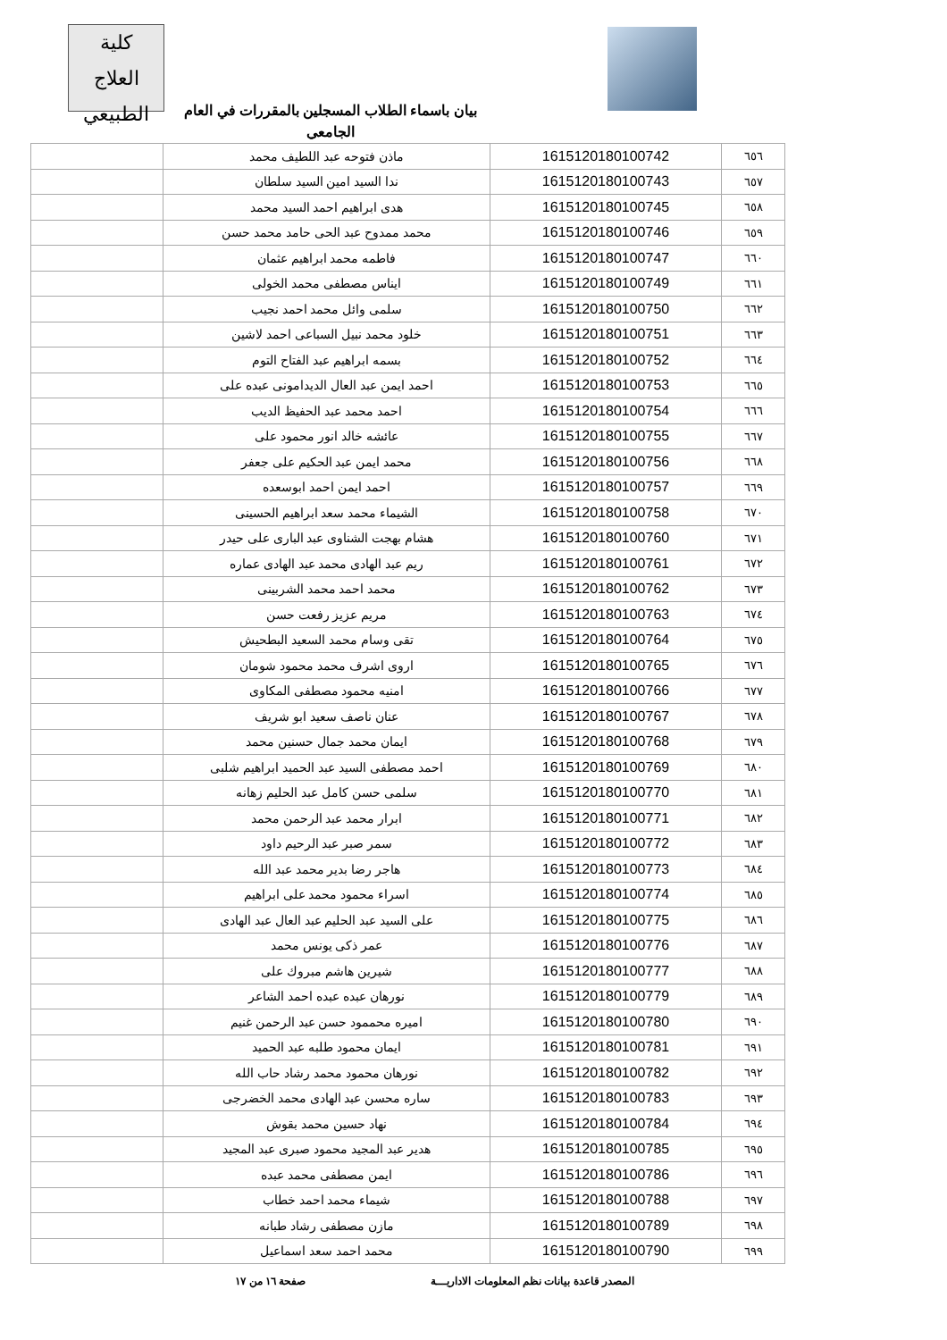كلية
العلاج الطبيعي
بيان باسماء الطلاب المسجلين بالمقررات في العام الجامعي
| ٦٥٦ | 1615120180100742 | ماذن فتوحه عبد اللطيف محمد | |
| ٦٥٧ | 1615120180100743 | ندا السيد امين السيد سلطان | |
| ٦٥٨ | 1615120180100745 | هدى ابراهيم احمد السيد محمد | |
| ٦٥٩ | 1615120180100746 | محمد ممدوح عبد الحى حامد محمد حسن | |
| ٦٦٠ | 1615120180100747 | فاطمه محمد ابراهيم عثمان | |
| ٦٦١ | 1615120180100749 | ايناس مصطفى محمد الخولى | |
| ٦٦٢ | 1615120180100750 | سلمى وائل محمد احمد نجيب | |
| ٦٦٣ | 1615120180100751 | خلود محمد نبيل السباعى احمد لاشين | |
| ٦٦٤ | 1615120180100752 | بسمه ابراهيم عبد الفتاح التوم | |
| ٦٦٥ | 1615120180100753 | احمد ايمن عبد العال الديدامونى عبده على | |
| ٦٦٦ | 1615120180100754 | احمد محمد عبد الحفيظ الديب | |
| ٦٦٧ | 1615120180100755 | عائشه خالد انور محمود على | |
| ٦٦٨ | 1615120180100756 | محمد ايمن عبد الحكيم على جعفر | |
| ٦٦٩ | 1615120180100757 | احمد ايمن احمد ابوسعده | |
| ٦٧٠ | 1615120180100758 | الشيماء محمد سعد ابراهيم الحسينى | |
| ٦٧١ | 1615120180100760 | هشام بهجت الشناوى عبد البارى على حيدر | |
| ٦٧٢ | 1615120180100761 | ريم عبد الهادى محمد عبد الهادى عماره | |
| ٦٧٣ | 1615120180100762 | محمد احمد محمد الشربينى | |
| ٦٧٤ | 1615120180100763 | مريم عزيز رفعت حسن | |
| ٦٧٥ | 1615120180100764 | تقى وسام محمد السعيد البطحيش | |
| ٦٧٦ | 1615120180100765 | اروى اشرف محمد محمود شومان | |
| ٦٧٧ | 1615120180100766 | امنيه محمود مصطفى المكاوى | |
| ٦٧٨ | 1615120180100767 | عنان ناصف سعيد ابو شريف | |
| ٦٧٩ | 1615120180100768 | ايمان محمد جمال حسنين محمد | |
| ٦٨٠ | 1615120180100769 | احمد مصطفى السيد عبد الحميد ابراهيم شلبى | |
| ٦٨١ | 1615120180100770 | سلمى حسن كامل عبد الحليم زهانه | |
| ٦٨٢ | 1615120180100771 | ابرار محمد عبد الرحمن محمد | |
| ٦٨٣ | 1615120180100772 | سمر صبر عبد الرحيم داود | |
| ٦٨٤ | 1615120180100773 | هاجر رضا بدير محمد عبد الله | |
| ٦٨٥ | 1615120180100774 | اسراء محمود محمد على ابراهيم | |
| ٦٨٦ | 1615120180100775 | على السيد عبد الحليم عبد العال عبد الهادى | |
| ٦٨٧ | 1615120180100776 | عمر ذكى يونس محمد | |
| ٦٨٨ | 1615120180100777 | شيرين هاشم مبروك على | |
| ٦٨٩ | 1615120180100779 | نورهان عبده عبده احمد الشاعر | |
| ٦٩٠ | 1615120180100780 | اميره محممود حسن عبد الرحمن غنيم | |
| ٦٩١ | 1615120180100781 | ايمان محمود طلبه عبد الحميد | |
| ٦٩٢ | 1615120180100782 | نورهان محمود محمد رشاد حاب الله | |
| ٦٩٣ | 1615120180100783 | ساره محسن عبد الهادى محمد الخضرجى | |
| ٦٩٤ | 1615120180100784 | نهاد حسين محمد بقوش | |
| ٦٩٥ | 1615120180100785 | هدير عبد المجيد محمود صبرى عبد المجيد | |
| ٦٩٦ | 1615120180100786 | ايمن مصطفى محمد عبده | |
| ٦٩٧ | 1615120180100788 | شيماء محمد احمد خطاب | |
| ٦٩٨ | 1615120180100789 | مازن مصطفى رشاد طبانه | |
| ٦٩٩ | 1615120180100790 | محمد احمد سعد اسماعيل | |
المصدر قاعدة بيانات نظم المعلومات الاداريـــة صفحة ١٦ من ١٧